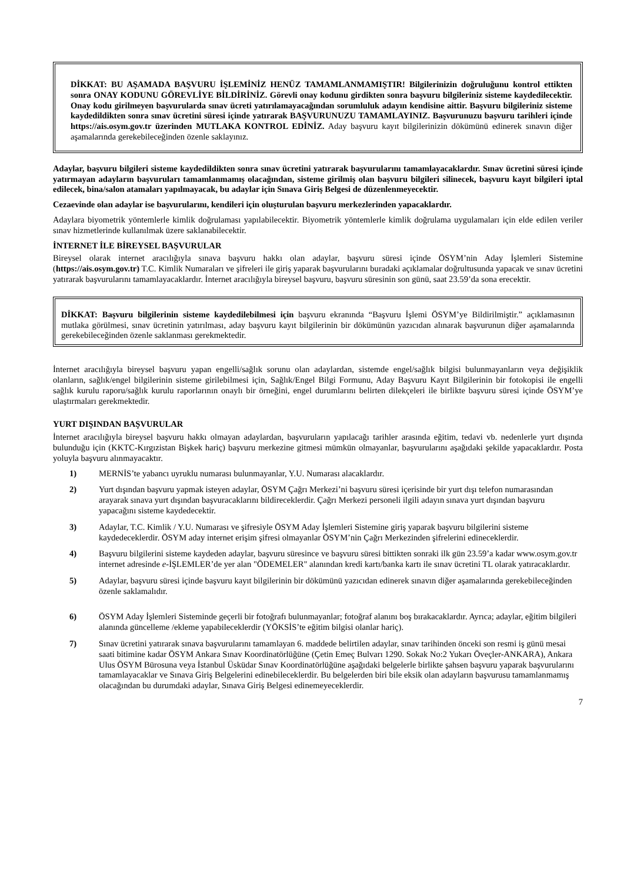DİKKAT: BU AŞAMADA BAŞVURU İŞLEMİNİZ HENÜZ TAMAMLANMAMIŞTIR! Bilgilerinizin doğruluğunu kontrol ettikten sonra ONAY KODUNU GÖREVLİYE BİLDİRİNİZ. Görevli onay kodunu girdikten sonra başvuru bilgileriniz sisteme kaydedilecektir. Onay kodu girilmeyen başvurularda sınav ücreti yatırılamayacağından sorumluluk adayın kendisine aittir. Başvuru bilgileriniz sisteme kaydedildikten sonra sınav ücretini süresi içinde yatırarak BAŞVURUNUZU TAMAMLAYINIZ. Başvurunuzu başvuru tarihleri içinde https://ais.osym.gov.tr üzerinden MUTLAKA KONTROL EDİNİZ. Aday başvuru kayıt bilgilerinizin dökümünü edinerek sınavın diğer aşamalarında gerekebileceğinden özenle saklayınız.
Adaylar, başvuru bilgileri sisteme kaydedildikten sonra sınav ücretini yatırarak başvurularını tamamlayacaklardır. Sınav ücretini süresi içinde yatırmayan adayların başvuruları tamamlanmamış olacağından, sisteme girilmiş olan başvuru bilgileri silinecek, başvuru kayıt bilgileri iptal edilecek, bina/salon atamaları yapılmayacak, bu adaylar için Sınava Giriş Belgesi de düzenlenmeyecektir.
Cezaevinde olan adaylar ise başvurularını, kendileri için oluşturulan başvuru merkezlerinden yapacaklardır.
Adaylara biyometrik yöntemlerle kimlik doğrulaması yapılabilecektir. Biyometrik yöntemlerle kimlik doğrulama uygulamaları için elde edilen veriler sınav hizmetlerinde kullanılmak üzere saklanabilecektir.
İNTERNET İLE BİREYSEL BAŞVURULAR
Bireysel olarak internet aracılığıyla sınava başvuru hakkı olan adaylar, başvuru süresi içinde ÖSYM’nin Aday İşlemleri Sistemine (https://ais.osym.gov.tr) T.C. Kimlik Numaraları ve şifreleri ile giriş yaparak başvurularını buradaki açıklamalar doğrultusunda yapacak ve sınav ücretini yatırarak başvurularını tamamlayacaklardır. İnternet aracılığıyla bireysel başvuru, başvuru süresinin son günü, saat 23.59’da sona erecektir.
DİKKAT: Başvuru bilgilerinin sisteme kaydedilebilmesi için başvuru ekranında “Başvuru İşlemi ÖSYM’ye Bildirilmiştir.” açıklamasının mutlaka görülmesi, sınav ücretinin yatırılması, aday başvuru kayıt bilgilerinin bir dökümünün yazıcıdan alınarak başvurunun diğer aşamalarında gerekebileceğinden özenle saklanması gerekmektedir.
İnternet aracılığıyla bireysel başvuru yapan engelli/sağlık sorunu olan adaylardan, sistemde engel/sağlık bilgisi bulunmayanların veya değişiklik olanların, sağlık/engel bilgilerinin sisteme girilebilmesi için, Sağlık/Engel Bilgi Formunu, Aday Başvuru Kayıt Bilgilerinin bir fotokopisi ile engelli sağlık kurulu raporu/sağlık kurulu raporlarının onaylı bir örneğini, engel durumlarını belirten dilekçeleri ile birlikte başvuru süresi içinde ÖSYM’ye ulaştırmaları gerekmektedir.
YURT DIŞINDAN BAŞVURULAR
İnternet aracılığıyla bireysel başvuru hakkı olmayan adaylardan, başvuruların yapılacağı tarihler arasında eğitim, tedavi vb. nedenlerle yurt dışında bulunduğu için (KKTC-Kırgızistan Bişkek hariç) başvuru merkezine gitmesi mümkün olmayanlar, başvurularını aşağıdaki şekilde yapacaklardır. Posta yoluyla başvuru alınmayacaktır.
1) MERNİS’te yabancı uyruklu numarası bulunmayanlar, Y.U. Numarası alacaklardır.
2) Yurt dışından başvuru yapmak isteyen adaylar, ÖSYM Çağrı Merkezi’ni başvuru süresi içerisinde bir yurt dışı telefon numarasından arayarak sınava yurt dışından başvuracaklarını bildireceklerdir. Çağrı Merkezi personeli ilgili adayın sınava yurt dışından başvuru yapacağını sisteme kaydedecektir.
3) Adaylar, T.C. Kimlik / Y.U. Numarası ve şifresiyle ÖSYM Aday İşlemleri Sistemine giriş yaparak başvuru bilgilerini sisteme kaydedeceklerdir. ÖSYM aday internet erişim şifresi olmayanlar ÖSYM’nin Çağrı Merkezinden şifrelerini edineceklerdir.
4) Başvuru bilgilerini sisteme kaydeden adaylar, başvuru süresince ve başvuru süresi bittikten sonraki ilk gün 23.59’a kadar www.osym.gov.tr internet adresinde e-İŞLEMLER’de yer alan "ÖDEMELER" alanından kredi kartı/banka kartı ile sınav ücretini TL olarak yatıracaklardır.
5) Adaylar, başvuru süresi içinde başvuru kayıt bilgilerinin bir dökümünü yazıcıdan edinerek sınavın diğer aşamalarında gerekebileceğinden özenle saklamalıdır.
6) ÖSYM Aday İşlemleri Sisteminde geçerli bir fotoğrafı bulunmayanlar; fotoğraf alanını boş bırakacaklardır. Ayrıca; adaylar, eğitim bilgileri alanında güncelleme /ekleme yapabileceklerdir (YÖKSİS’te eğitim bilgisi olanlar hariç).
7) Sınav ücretini yatırarak sınava başvurularını tamamlayan 6. maddede belirtilen adaylar, sınav tarihinden önceki son resmi iş günü mesai saati bitimine kadar ÖSYM Ankara Sınav Koordinatörlüğüne (Çetin Emeç Bulvarı 1290. Sokak No:2 Yukarı Öveçler-ANKARA), Ankara Ulus ÖSYM Bürosuna veya İstanbul Üsküdar Sınav Koordinatörlüğüne aşağıdaki belgelerle birlikte şahsen başvuru yaparak başvurularını tamamlayacaklar ve Sınava Giriş Belgelerini edinebileceklerdir. Bu belgelerden biri bile eksik olan adayların başvurusu tamamlanmamış olacağından bu durumdaki adaylar, Sınava Giriş Belgesi edinemeyeceklerdir.
7